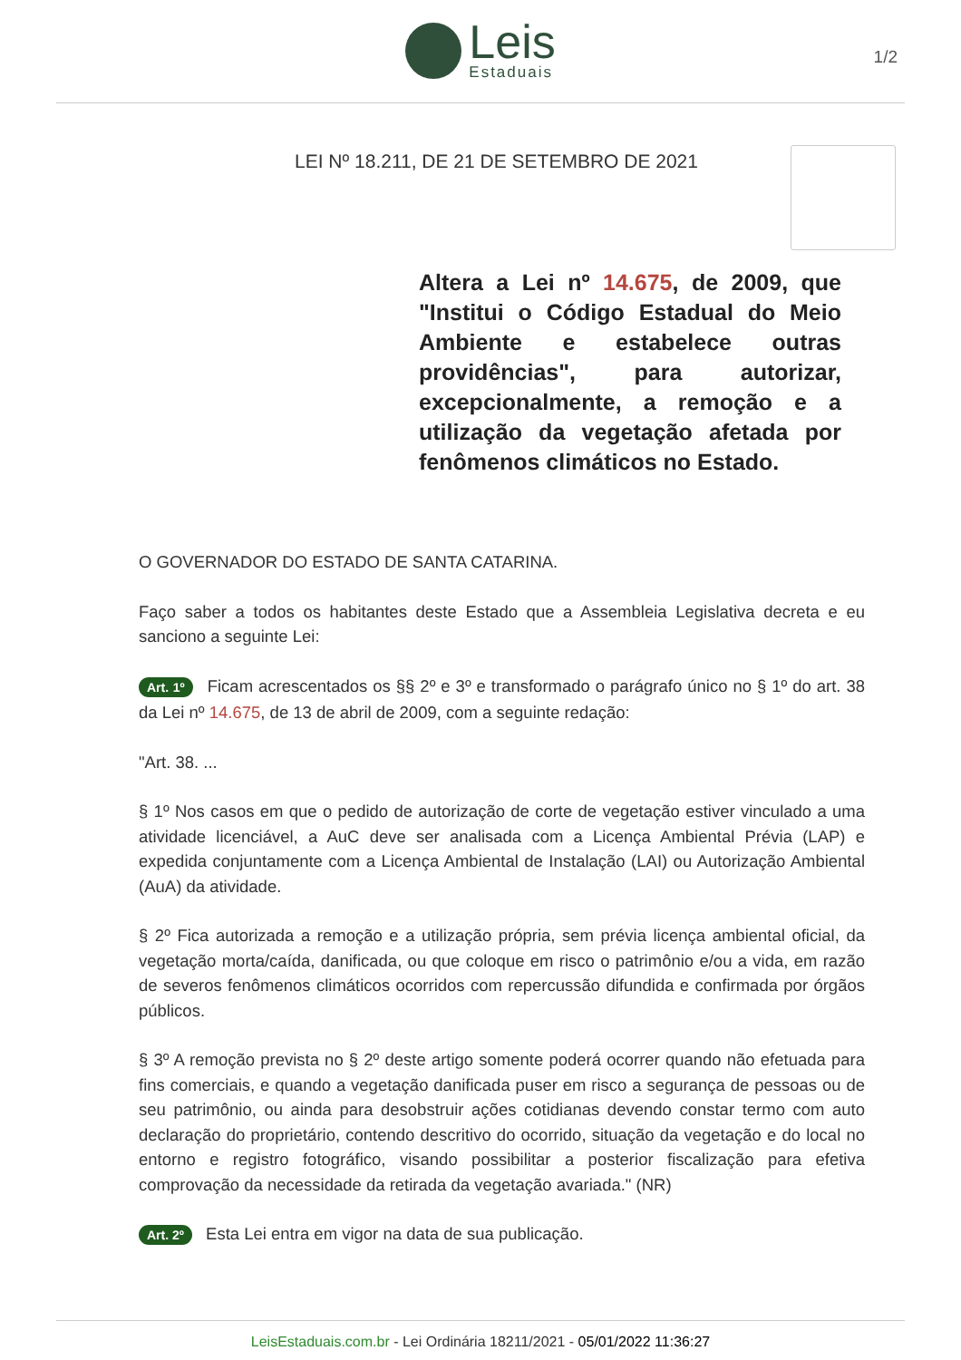Leis
Estaduais
1/2
LEI Nº 18.211, DE 21 DE SETEMBRO DE 2021
Altera a Lei nº 14.675, de 2009, que "Institui o Código Estadual do Meio Ambiente e estabelece outras providências", para autorizar, excepcionalmente, a remoção e a utilização da vegetação afetada por fenômenos climáticos no Estado.
O GOVERNADOR DO ESTADO DE SANTA CATARINA.
Faço saber a todos os habitantes deste Estado que a Assembleia Legislativa decreta e eu sanciono a seguinte Lei:
Art. 1º Ficam acrescentados os §§ 2º e 3º e transformado o parágrafo único no § 1º do art. 38 da Lei nº 14.675, de 13 de abril de 2009, com a seguinte redação:
"Art. 38. ...
§ 1º Nos casos em que o pedido de autorização de corte de vegetação estiver vinculado a uma atividade licenciável, a AuC deve ser analisada com a Licença Ambiental Prévia (LAP) e expedida conjuntamente com a Licença Ambiental de Instalação (LAI) ou Autorização Ambiental (AuA) da atividade.
§ 2º Fica autorizada a remoção e a utilização própria, sem prévia licença ambiental oficial, da vegetação morta/caída, danificada, ou que coloque em risco o patrimônio e/ou a vida, em razão de severos fenômenos climáticos ocorridos com repercussão difundida e confirmada por órgãos públicos.
§ 3º A remoção prevista no § 2º deste artigo somente poderá ocorrer quando não efetuada para fins comerciais, e quando a vegetação danificada puser em risco a segurança de pessoas ou de seu patrimônio, ou ainda para desobstruir ações cotidianas devendo constar termo com auto declaração do proprietário, contendo descritivo do ocorrido, situação da vegetação e do local no entorno e registro fotográfico, visando possibilitar a posterior fiscalização para efetiva comprovação da necessidade da retirada da vegetação avariada." (NR)
Art. 2º Esta Lei entra em vigor na data de sua publicação.
LeisEstaduais.com.br - Lei Ordinária 18211/2021 - 05/01/2022 11:36:27